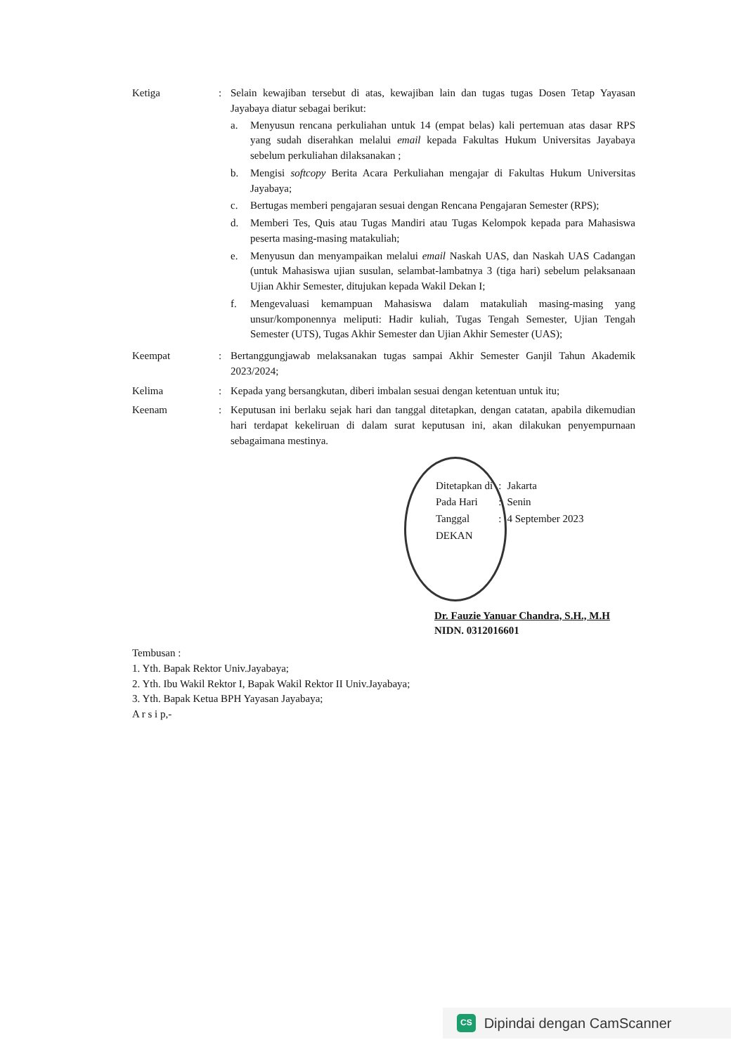Ketiga : Selain kewajiban tersebut di atas, kewajiban lain dan tugas tugas Dosen Tetap Yayasan Jayabaya diatur sebagai berikut:
a. Menyusun rencana perkuliahan untuk 14 (empat belas) kali pertemuan atas dasar RPS yang sudah diserahkan melalui email kepada Fakultas Hukum Universitas Jayabaya sebelum perkuliahan dilaksanakan ;
b. Mengisi softcopy Berita Acara Perkuliahan mengajar di Fakultas Hukum Universitas Jayabaya;
c. Bertugas memberi pengajaran sesuai dengan Rencana Pengajaran Semester (RPS);
d. Memberi Tes, Quis atau Tugas Mandiri atau Tugas Kelompok kepada para Mahasiswa peserta masing-masing matakuliah;
e. Menyusun dan menyampaikan melalui email Naskah UAS, dan Naskah UAS Cadangan (untuk Mahasiswa ujian susulan, selambat-lambatnya 3 (tiga hari) sebelum pelaksanaan Ujian Akhir Semester, ditujukan kepada Wakil Dekan I;
f. Mengevaluasi kemampuan Mahasiswa dalam matakuliah masing-masing yang unsur/komponennya meliputi: Hadir kuliah, Tugas Tengah Semester, Ujian Tengah Semester (UTS), Tugas Akhir Semester dan Ujian Akhir Semester (UAS);
Keempat : Bertanggungjawab melaksanakan tugas sampai Akhir Semester Ganjil Tahun Akademik 2023/2024;
Kelima : Kepada yang bersangkutan, diberi imbalan sesuai dengan ketentuan untuk itu;
Keenam : Keputusan ini berlaku sejak hari dan tanggal ditetapkan, dengan catatan, apabila dikemudian hari terdapat kekeliruan di dalam surat keputusan ini, akan dilakukan penyempurnaan sebagaimana mestinya.
| Ditetapkan di | : | Jakarta |
| Pada Hari | : | Senin |
| Tanggal | : | 4 September 2023 |
| DEKAN | | |
Dr. Fauzie Yanuar Chandra, S.H., M.H
NIDN. 0312016601
Tembusan :
1. Yth. Bapak Rektor Univ.Jayabaya;
2. Yth. Ibu Wakil Rektor I, Bapak Wakil Rektor II Univ.Jayabaya;
3. Yth. Bapak Ketua BPH Yayasan Jayabaya;
A r s i p,-
CS Dipindai dengan CamScanner